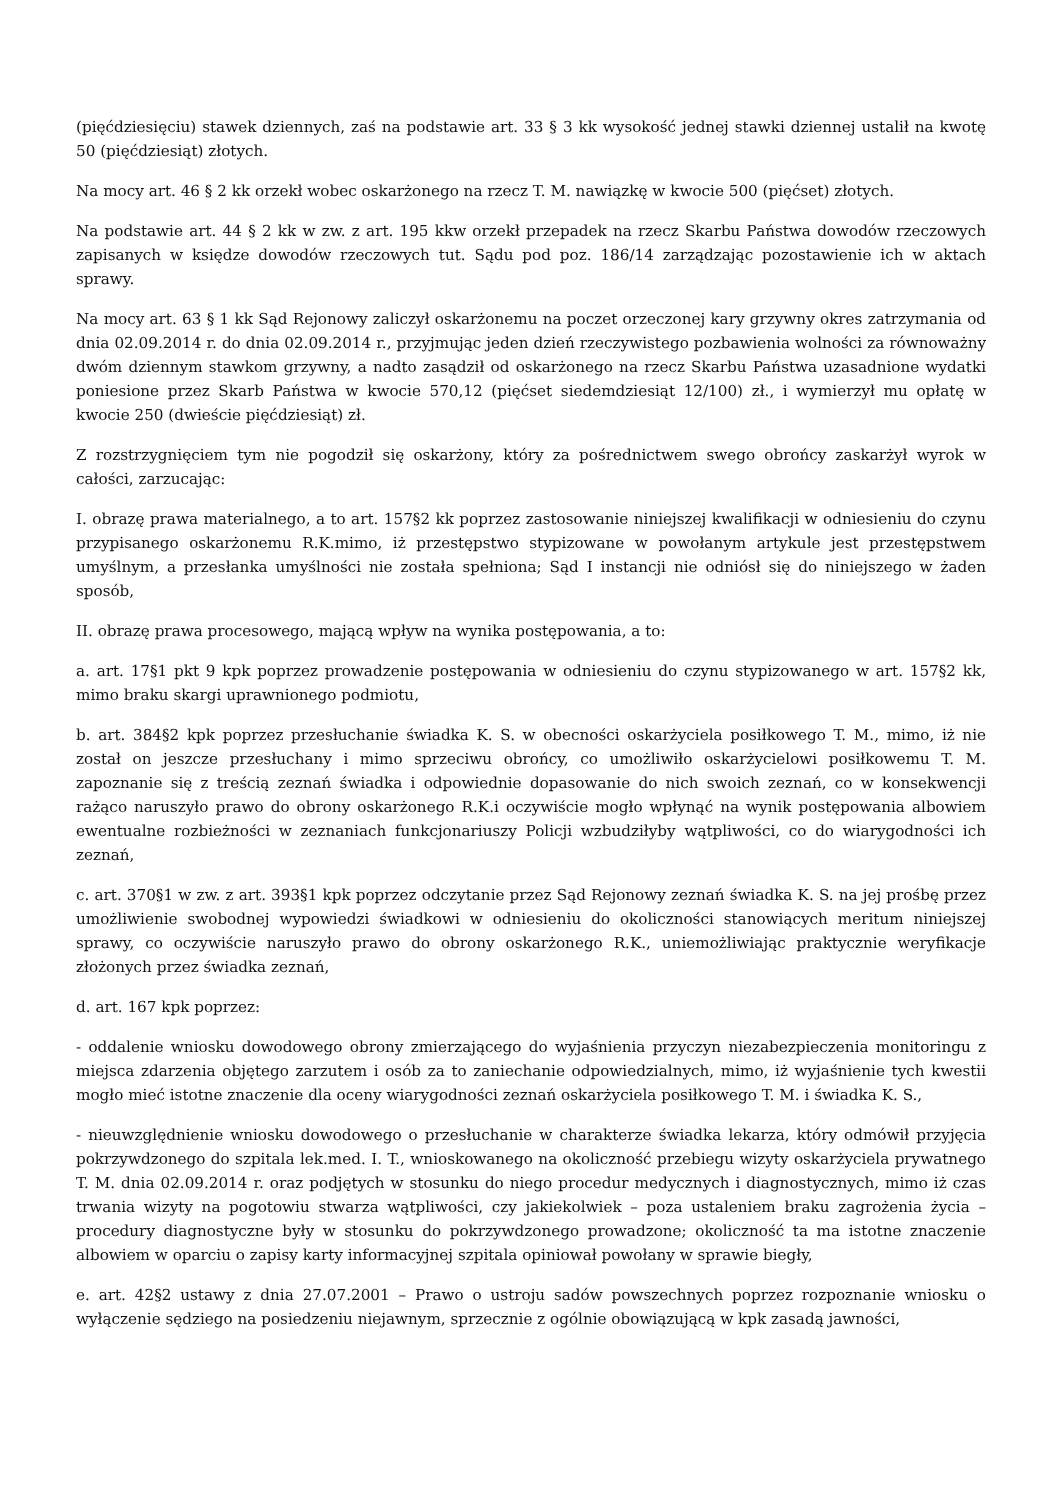(pięćdziesięciu) stawek dziennych, zaś na podstawie art. 33 § 3 kk wysokość jednej stawki dziennej ustalił na kwotę 50 (pięćdziesiąt) złotych.
Na mocy art. 46 § 2 kk orzekł wobec oskarżonego na rzecz T. M. nawiązkę w kwocie 500 (pięćset) złotych.
Na podstawie art. 44 § 2 kk w zw. z art. 195 kkw orzekł przepadek na rzecz Skarbu Państwa dowodów rzeczowych zapisanych w księdze dowodów rzeczowych tut. Sądu pod poz. 186/14 zarządzając pozostawienie ich w aktach sprawy.
Na mocy art. 63 § 1 kk Sąd Rejonowy zaliczył oskarżonemu na poczet orzeczonej kary grzywny okres zatrzymania od dnia 02.09.2014 r. do dnia 02.09.2014 r., przyjmując jeden dzień rzeczywistego pozbawienia wolności za równoważny dwóm dziennym stawkom grzywny, a nadto zasądził od oskarżonego na rzecz Skarbu Państwa uzasadnione wydatki poniesione przez Skarb Państwa w kwocie 570,12 (pięćset siedemdziesiąt 12/100) zł., i wymierzył mu opłatę w kwocie 250 (dwieście pięćdziesiąt) zł.
Z rozstrzygnięciem tym nie pogodził się oskarżony, który za pośrednictwem swego obrońcy zaskarżył wyrok w całości, zarzucając:
I. obrazę prawa materialnego, a to art. 157§2 kk poprzez zastosowanie niniejszej kwalifikacji w odniesieniu do czynu przypisanego oskarżonemu R.K.mimo, iż przestępstwo stypizowane w powołanym artykule jest przestępstwem umyślnym, a przesłanka umyślności nie została spełniona; Sąd I instancji nie odniósł się do niniejszego w żaden sposób,
II. obrazę prawa procesowego, mającą wpływ na wynika postępowania, a to:
a. art. 17§1 pkt 9 kpk poprzez prowadzenie postępowania w odniesieniu do czynu stypizowanego w art. 157§2 kk, mimo braku skargi uprawnionego podmiotu,
b. art. 384§2 kpk poprzez przesłuchanie świadka K. S. w obecności oskarżyciela posiłkowego T. M., mimo, iż nie został on jeszcze przesłuchany i mimo sprzeciwu obrońcy, co umożliwiło oskarżycielowi posiłkowemu T. M. zapoznanie się z treścią zeznań świadka i odpowiednie dopasowanie do nich swoich zeznań, co w konsekwencji rażąco naruszyło prawo do obrony oskarżonego R.K.i oczywiście mogło wpłynąć na wynik postępowania albowiem ewentualne rozbieżności w zeznaniach funkcjonariuszy Policji wzbudziłyby wątpliwości, co do wiarygodności ich zeznań,
c. art. 370§1 w zw. z art. 393§1 kpk poprzez odczytanie przez Sąd Rejonowy zeznań świadka K. S. na jej prośbę przez umożliwienie swobodnej wypowiedzi świadkowi w odniesieniu do okoliczności stanowiących meritum niniejszej sprawy, co oczywiście naruszyło prawo do obrony oskarżonego R.K., uniemożliwiając praktycznie weryfikacje złożonych przez świadka zeznań,
d. art. 167 kpk poprzez:
- oddalenie wniosku dowodowego obrony zmierzającego do wyjaśnienia przyczyn niezabezpieczenia monitoringu z miejsca zdarzenia objętego zarzutem i osób za to zaniechanie odpowiedzialnych, mimo, iż wyjaśnienie tych kwestii mogło mieć istotne znaczenie dla oceny wiarygodności zeznań oskarżyciela posiłkowego T. M. i świadka K. S.,
- nieuwzględnienie wniosku dowodowego o przesłuchanie w charakterze świadka lekarza, który odmówił przyjęcia pokrzywdzonego do szpitala lek.med. I. T., wnioskowanego na okoliczność przebiegu wizyty oskarżyciela prywatnego T. M. dnia 02.09.2014 r. oraz podjętych w stosunku do niego procedur medycznych i diagnostycznych, mimo iż czas trwania wizyty na pogotowiu stwarza wątpliwości, czy jakiekolwiek – poza ustaleniem braku zagrożenia życia – procedury diagnostyczne były w stosunku do pokrzywdzonego prowadzone; okoliczność ta ma istotne znaczenie albowiem w oparciu o zapisy karty informacyjnej szpitala opiniował powołany w sprawie biegły,
e. art. 42§2 ustawy z dnia 27.07.2001 – Prawo o ustroju sadów powszechnych poprzez rozpoznanie wniosku o wyłączenie sędziego na posiedzeniu niejawnym, sprzecznie z ogólnie obowiązującą w kpk zasadą jawności,